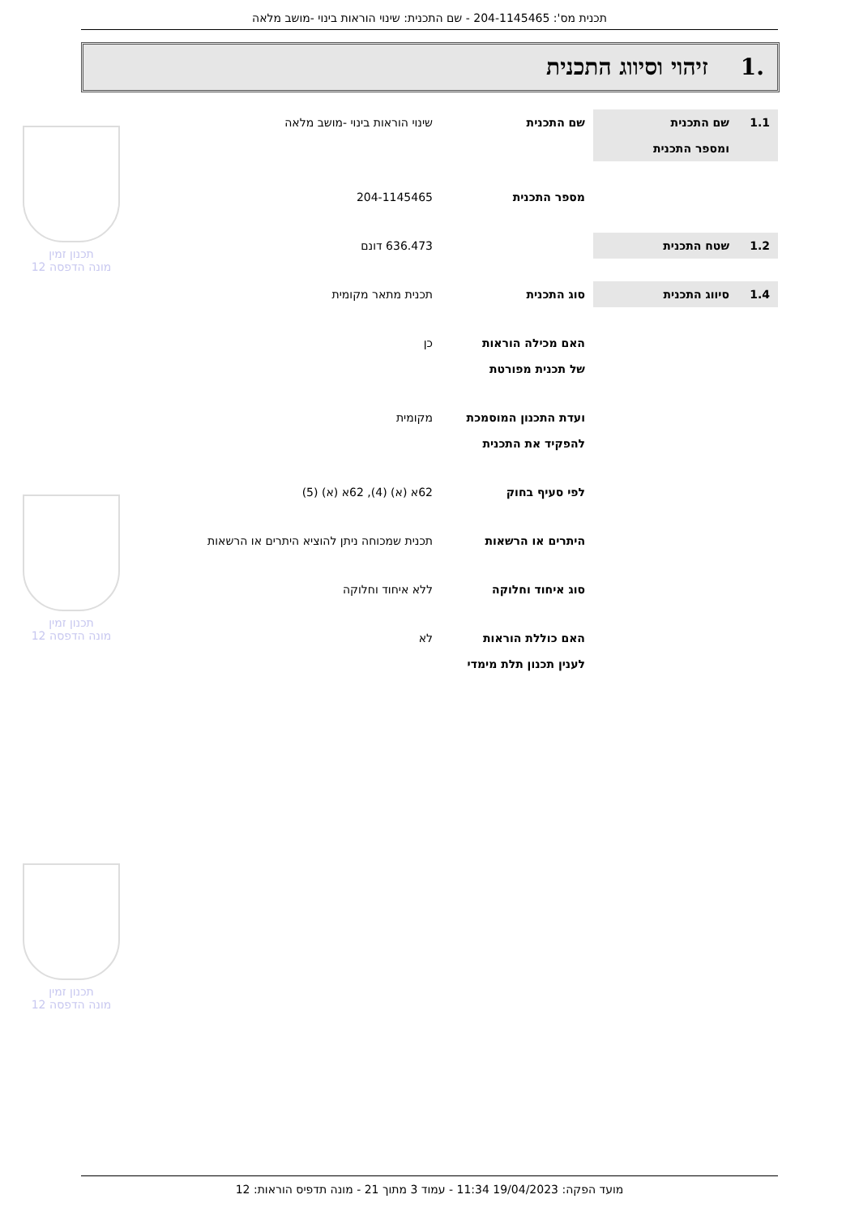תכנית מס': 204-1145465 - שם התכנית: שינוי הוראות בינוי -מושב מלאה
.1 זיהוי וסיווג התכנית
תכנון זמין
מונה הדפסה 12
תכנון זמין
מונה הדפסה 12
תכנון זמין
מונה הדפסה 12
1.1 שם התכנית
ומספר התכנית
שם התכנית שינוי הוראות בינוי -מושב מלאה
מספר התכנית 204-1145465
1.2 שטח התכנית 636.473 דונם
1.4 סיווג התכנית סוג התכנית תכנית מתאר מקומית
האם מכילה הוראות
של תכנית מפורטת
כן
ועדת התכנון המוסמכת
להפקיד את התכנית
מקומית
לפי סעיף בחוק 62א (א) (4), 62א (א) (5)
היתרים או הרשאות תכנית שמכוחה ניתן להוציא היתרים או הרשאות
סוג איחוד וחלוקה ללא איחוד וחלוקה
האם כוללת הוראות
לענין תכנון תלת מימדי
לא
מועד הפקה: 19/04/2023 11:34 - עמוד 3 מתוך 21 - מונה תדפיס הוראות: 12